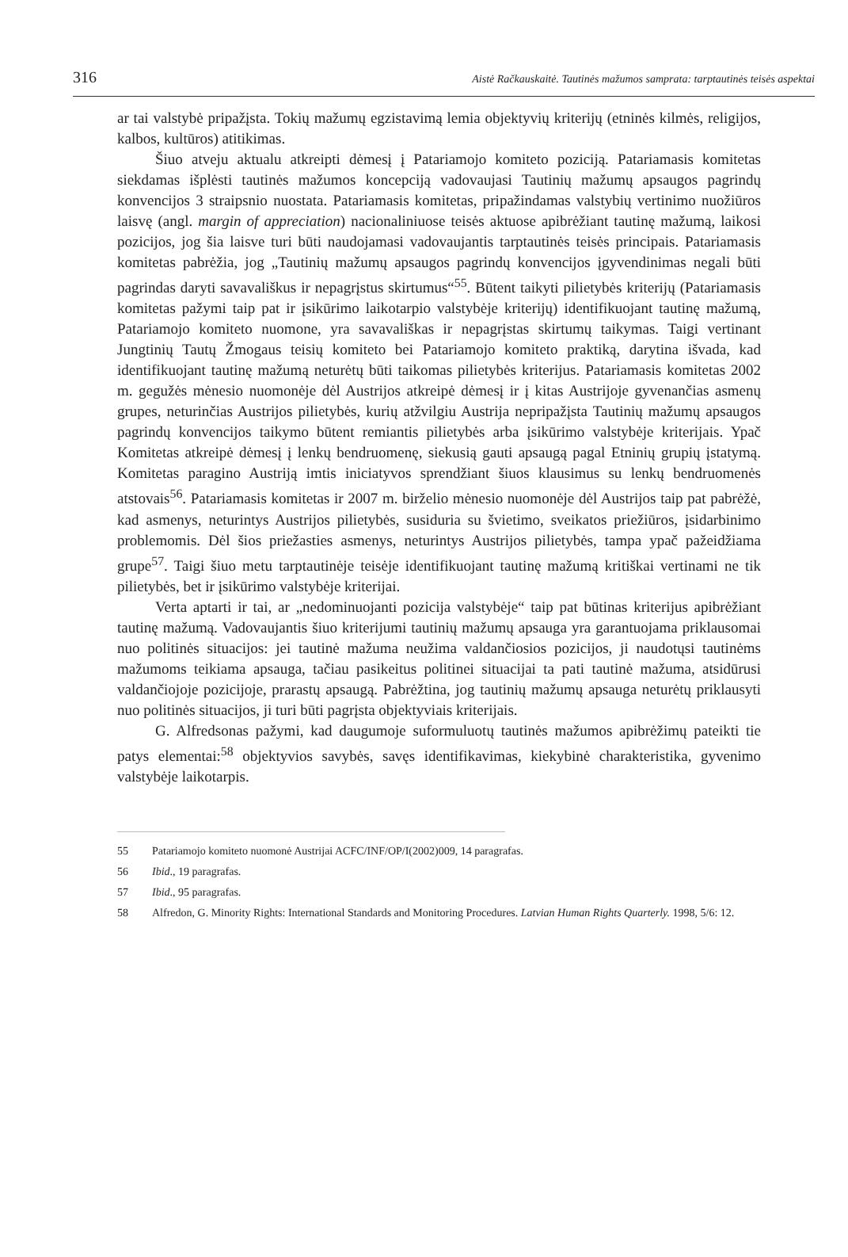316 Aistė Račkauskaitė. Tautinės mažumos samprata: tarptautinės teisės aspektai
ar tai valstybė pripažįsta. Tokių mažumų egzistavimą lemia objektyvių kriterijų (etninės kilmės, religijos, kalbos, kultūros) atitikimas.
Šiuo atveju aktualu atkreipti dėmesį į Patariamojo komiteto poziciją. Patariamasis komitetas siekdamas išplėsti tautinės mažumos koncepciją vadovaujasi Tautinių mažumų apsaugos pagrindų konvencijos 3 straipsnio nuostata. Patariamasis komitetas, pripažindamas valstybių vertinimo nuožiūros laisvę (angl. margin of appreciation) nacionaliniuose teisės aktuose apibrėžiant tautinę mažumą, laikosi pozicijos, jog šia laisve turi būti naudojamasi vadovaujantis tarptautinės teisės principais. Patariamasis komitetas pabrėžia, jog „Tautinių mažumų apsaugos pagrindų konvencijos įgyvendinimas negali būti pagrindas daryti savavališkus ir nepagrįstus skirtumus“<sup>55</sup>. Būtent taikyti pilietybės kriterijų (Patariamasis komitetas pažymi taip pat ir įsikūrimo laikotarpio valstybėje kriterijų) identifikuojant tautinę mažumą, Patariamojo komiteto nuomone, yra savavališkas ir nepagrįstas skirtumų taikymas. Taigi vertinant Jungtinių Tautų Žmogaus teisių komiteto bei Patariamojo komiteto praktiką, darytina išvada, kad identifikuojant tautinę mažumą neturėtų būti taikomas pilietybės kriterijus. Patariamasis komitetas 2002 m. gegužės mėnesio nuomonėje dėl Austrijos atkreipė dėmesį ir į kitas Austrijoje gyvenančias asmenų grupes, neturinčias Austrijos pilietybės, kurių atžvilgiu Austrija nepripažįsta Tautinių mažumų apsaugos pagrindų konvencijos taikymo būtent remiantis pilietybės arba įsikūrimo valstybėje kriterijais. Ypač Komitetas atkreipė dėmesį į lenkų bendruomenę, siekusią gauti apsaugą pagal Etninių grupių įstatymą. Komitetas paragino Austriją imtis iniciatyvos sprendžiant šiuos klausimus su lenkų bendruomenės atstovais<sup>56</sup>. Patariamasis komitetas ir 2007 m. birželio mėnesio nuomonėje dėl Austrijos taip pat pabrėžė, kad asmenys, neturintys Austrijos pilietybės, susiduria su švietimo, sveikatos priežiūros, įsidarbinimo problemomis. Dėl šios priežasties asmenys, neturintys Austrijos pilietybės, tampa ypač pažeidžiama grupe<sup>57</sup>. Taigi šiuo metu tarptautinėje teisėje identifikuojant tautinę mažumą kritiškai vertinami ne tik pilietybės, bet ir įsikūrimo valstybėje kriterijai.
Verta aptarti ir tai, ar „nedominuojanti pozicija valstybėje“ taip pat būtinas kriterijus apibrėžiant tautinę mažumą. Vadovaujantis šiuo kriterijumi tautinių mažumų apsauga yra garantuojama priklausomai nuo politinės situacijos: jei tautinė mažuma neužima valdančiosios pozicijos, ji naudotųsi tautinėms mažumoms teikiama apsauga, tačiau pasikeitus politinei situacijai ta pati tautinė mažuma, atsidūrusi valdančiojoje pozicijoje, prarastų apsaugą. Pabrėžtina, jog tautinių mažumų apsauga neturėtų priklausyti nuo politinės situacijos, ji turi būti pagrįsta objektyviais kriterijais.
G. Alfredsonas pažymi, kad daugumoje suformuluotų tautinės mažumos apibrėžimų pateikti tie patys elementai:<sup>58</sup> objektyvios savybės, savęs identifikavimas, kiekybinė charakteristika, gyvenimo valstybėje laikotarpis.
55 Patariamojo komiteto nuomonė Austrijai ACFC/INF/OP/I(2002)009, 14 paragrafas.
56 Ibid., 19 paragrafas.
57 Ibid., 95 paragrafas.
58 Alfredon, G. Minority Rights: International Standards and Monitoring Procedures. Latvian Human Rights Quarterly. 1998, 5/6: 12.